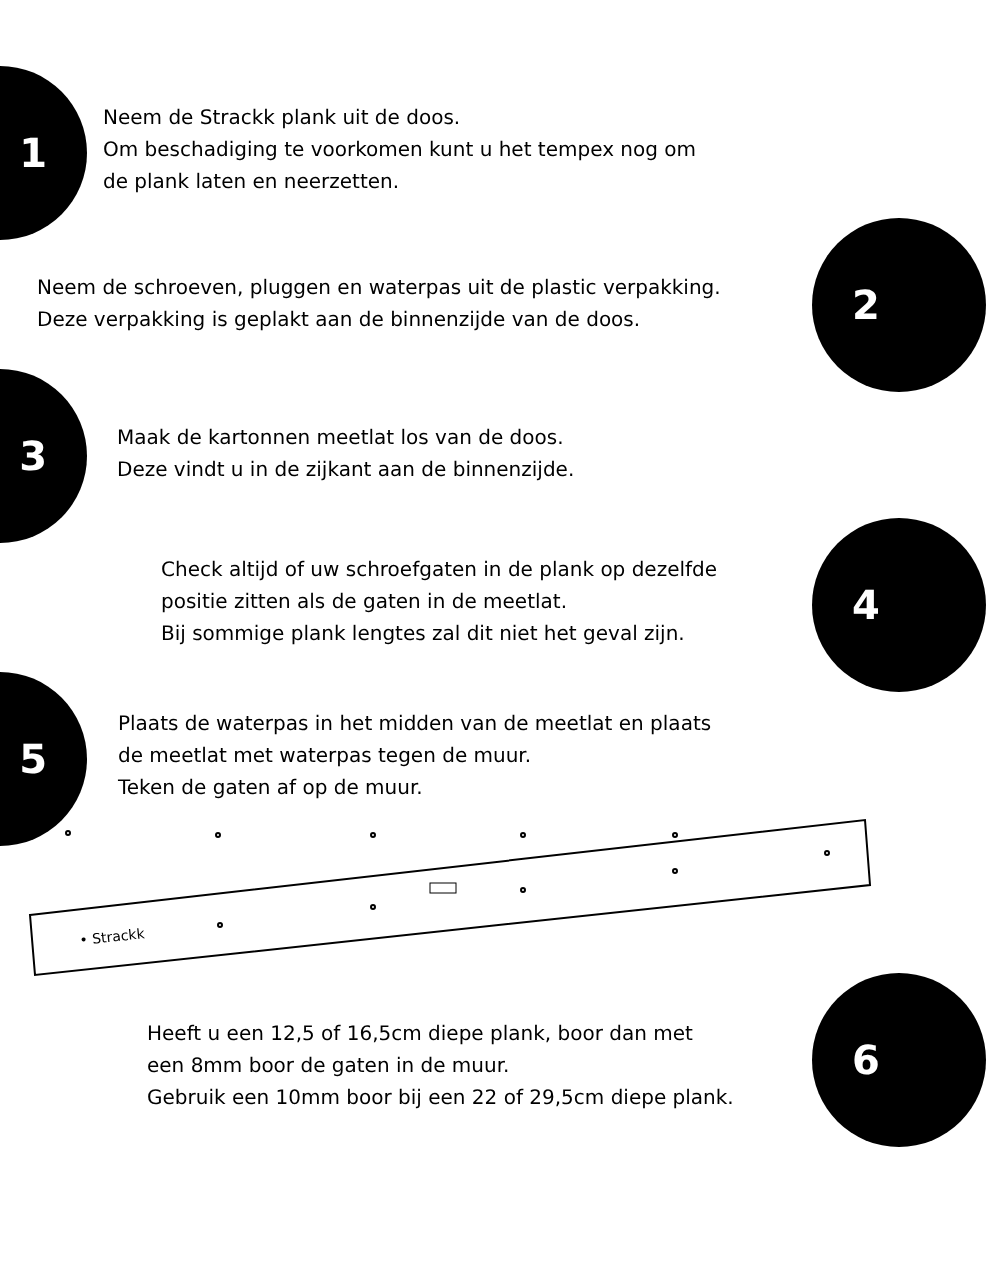1
Neem de Strackk plank uit de doos.
Om beschadiging te voorkomen kunt u het tempex nog om
de plank laten en neerzetten.
Neem de schroeven, pluggen en waterpas uit de plastic verpakking.
Deze verpakking is geplakt aan de binnenzijde van de doos.
2
3
Maak de kartonnen meetlat los van de doos.
Deze vindt u in de zijkant aan de binnenzijde.
Check altijd of uw schroefgaten in de plank op dezelfde
positie zitten als de gaten in de meetlat.
Bij sommige plank lengtes zal dit niet het geval zijn.
4
5
Plaats de waterpas in het midden van de meetlat en plaats
de meetlat met waterpas tegen de muur.
Teken de gaten af op de muur.
• Strackk
Heeft u een 12,5 of 16,5cm diepe plank, boor dan met
een 8mm boor de gaten in de muur.
Gebruik een 10mm boor bij een 22 of 29,5cm diepe plank.
6